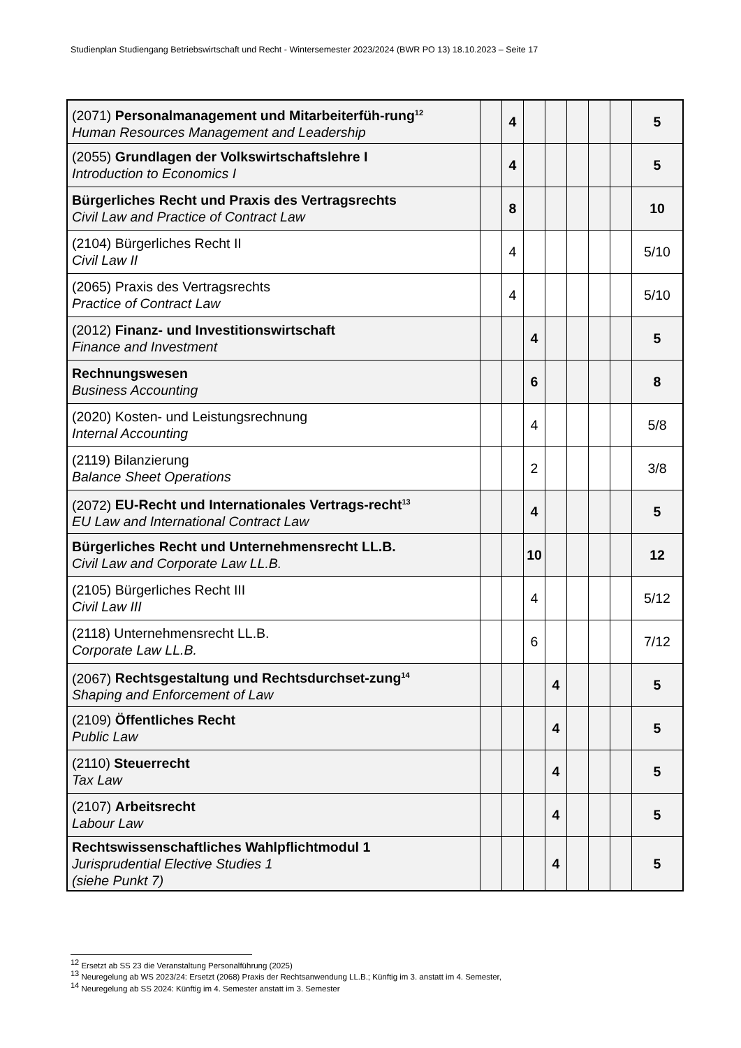Studienplan Studiengang Betriebswirtschaft und Recht - Wintersemester 2023/2024 (BWR PO 13) 18.10.2023 – Seite 17
| (2071) Personalmanagement und Mitarbeiterfüh-rung<sup>12</sup> Human Resources Management and Leadership | | 4 | | | | | | 5 |
| (2055) Grundlagen der Volkswirtschaftslehre I Introduction to Economics I | | 4 | | | | | | 5 |
| Bürgerliches Recht und Praxis des Vertragsrechts Civil Law and Practice of Contract Law | | 8 | | | | | | 10 |
| (2104) Bürgerliches Recht II Civil Law II | | 4 | | | | | | 5/10 |
| (2065) Praxis des Vertragsrechts Practice of Contract Law | | 4 | | | | | | 5/10 |
| (2012) Finanz- und Investitionswirtschaft Finance and Investment | | | 4 | | | | | 5 |
| Rechnungswesen Business Accounting | | | 6 | | | | | 8 |
| (2020) Kosten- und Leistungsrechnung Internal Accounting | | | 4 | | | | | 5/8 |
| (2119) Bilanzierung Balance Sheet Operations | | | 2 | | | | | 3/8 |
| (2072) EU-Recht und Internationales Vertrags-recht<sup>13</sup> EU Law and International Contract Law | | | 4 | | | | | 5 |
| Bürgerliches Recht und Unternehmensrecht LL.B. Civil Law and Corporate Law LL.B. | | | 10 | | | | | 12 |
| (2105) Bürgerliches Recht III Civil Law III | | | 4 | | | | | 5/12 |
| (2118) Unternehmensrecht LL.B. Corporate Law LL.B. | | | 6 | | | | | 7/12 |
| (2067) Rechtsgestaltung und Rechtsdurchset-zung<sup>14</sup> Shaping and Enforcement of Law | | | | 4 | | | | 5 |
| (2109) Öffentliches Recht Public Law | | | | 4 | | | | 5 |
| (2110) Steuerrecht Tax Law | | | | 4 | | | | 5 |
| (2107) Arbeitsrecht Labour Law | | | | 4 | | | | 5 |
| Rechtswissenschaftliches Wahlpflichtmodul 1 Jurisprudential Elective Studies 1 (siehe Punkt 7) | | | | 4 | | | | 5 |
<sup>12</sup> Ersetzt ab SS 23 die Veranstaltung Personalführung (2025)
<sup>13</sup> Neuregelung ab WS 2023/24: Ersetzt (2068) Praxis der Rechtsanwendung LL.B.; Künftig im 3. anstatt im 4. Semester,
<sup>14</sup> Neuregelung ab SS 2024: Künftig im 4. Semester anstatt im 3. Semester